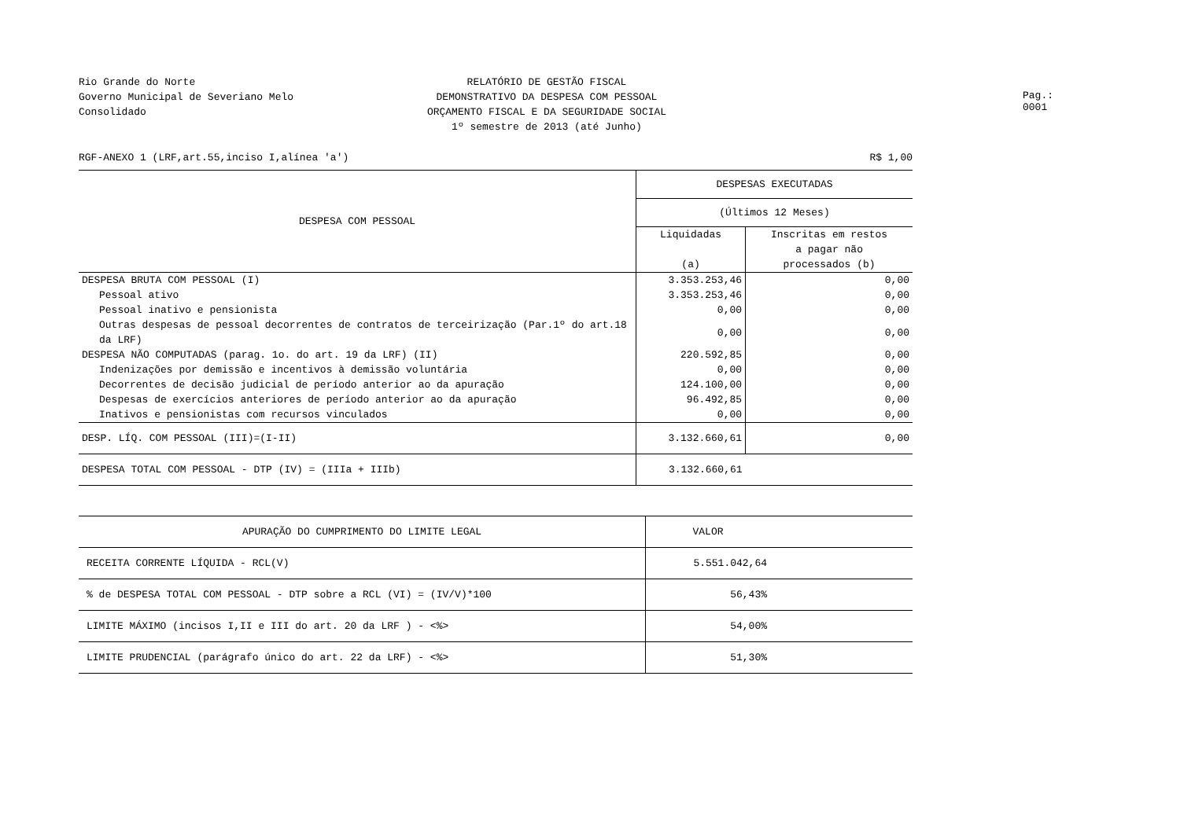Rio Grande do Norte
Governo Municipal de Severiano Melo
Consolidado
RELATÓRIO DE GESTÃO FISCAL
DEMONSTRATIVO DA DESPESA COM PESSOAL
ORÇAMENTO FISCAL E DA SEGURIDADE SOCIAL
1º semestre de 2013 (até Junho)
Pag.: 0001
RGF-ANEXO 1 (LRF,art.55,inciso I,alínea 'a') R$ 1,00
| DESPESA COM PESSOAL | DESPESAS EXECUTADAS | |
| --- | --- | --- |
| | (Últimos 12 Meses) | |
| | Liquidadas (a) | Inscritas em restos a pagar não processados (b) |
| DESPESA BRUTA COM PESSOAL (I) | 3.353.253,46 | 0,00 |
| Pessoal ativo | 3.353.253,46 | 0,00 |
| Pessoal inativo e pensionista | 0,00 | 0,00 |
| Outras despesas de pessoal decorrentes de contratos de terceirização (Par.1º do art.18 da LRF) | 0,00 | 0,00 |
| DESPESA NÃO COMPUTADAS (parag. 1o. do art. 19 da LRF) (II) | 220.592,85 | 0,00 |
| Indenizações por demissão e incentivos à demissão voluntária | 0,00 | 0,00 |
| Decorrentes de decisão judicial de período anterior ao da apuração | 124.100,00 | 0,00 |
| Despesas de exercícios anteriores de período anterior ao da apuração | 96.492,85 | 0,00 |
| Inativos e pensionistas com recursos vinculados | 0,00 | 0,00 |
| DESP. LÍQ. COM PESSOAL (III)=(I-II) | 3.132.660,61 | 0,00 |
| DESPESA TOTAL COM PESSOAL - DTP (IV) = (IIIa + IIIb) | 3.132.660,61 | |
| APURAÇÃO DO CUMPRIMENTO DO LIMITE LEGAL | VALOR | |
| --- | --- | --- |
| RECEITA CORRENTE LÍQUIDA - RCL(V) | 5.551.042,64 | |
| % de DESPESA TOTAL COM PESSOAL - DTP sobre a RCL (VI) = (IV/V)*100 | 56,43% | |
| LIMITE MÁXIMO (incisos I,II e III do art. 20 da LRF ) - <%> | 54,00% | |
| LIMITE PRUDENCIAL (parágrafo único do art. 22 da LRF) - <%> | 51,30% | |